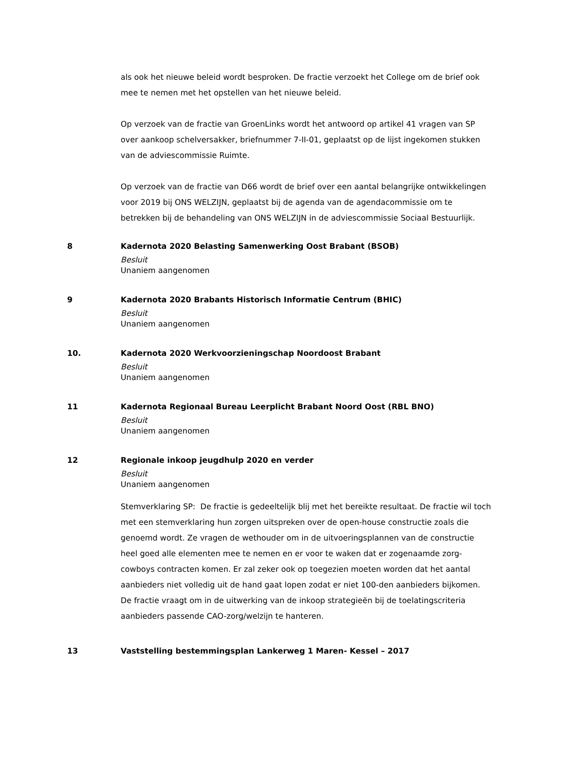als ook het nieuwe beleid wordt besproken. De fractie verzoekt het College om de brief ook mee te nemen met het opstellen van het nieuwe beleid.
Op verzoek van de fractie van GroenLinks wordt het antwoord op artikel 41 vragen van SP over aankoop schelversakker, briefnummer 7-II-01, geplaatst op de lijst ingekomen stukken van de adviescommissie Ruimte.
Op verzoek van de fractie van D66 wordt de brief over een aantal belangrijke ontwikkelingen voor 2019 bij ONS WELZIJN, geplaatst bij de agenda van de agendacommissie om te betrekken bij de behandeling van ONS WELZIJN in de adviescommissie Sociaal Bestuurlijk.
8 Kadernota 2020 Belasting Samenwerking Oost Brabant (BSOB)
Besluit
Unaniem aangenomen
9 Kadernota 2020 Brabants Historisch Informatie Centrum (BHIC)
Besluit
Unaniem aangenomen
10. Kadernota 2020 Werkvoorzieningschap Noordoost Brabant
Besluit
Unaniem aangenomen
11 Kadernota Regionaal Bureau Leerplicht Brabant Noord Oost (RBL BNO)
Besluit
Unaniem aangenomen
12 Regionale inkoop jeugdhulp 2020 en verder
Besluit
Unaniem aangenomen
Stemverklaring SP: De fractie is gedeeltelijk blij met het bereikte resultaat. De fractie wil toch met een stemverklaring hun zorgen uitspreken over de open-house constructie zoals die genoemd wordt. Ze vragen de wethouder om in de uitvoeringsplannen van de constructie heel goed alle elementen mee te nemen en er voor te waken dat er zogenaamde zorg-cowboys contracten komen. Er zal zeker ook op toegezien moeten worden dat het aantal aanbieders niet volledig uit de hand gaat lopen zodat er niet 100-den aanbieders bijkomen. De fractie vraagt om in de uitwerking van de inkoop strategieën bij de toelatingscriteria aanbieders passende CAO-zorg/welzijn te hanteren.
13 Vaststelling bestemmingsplan Lankerweg 1 Maren- Kessel – 2017